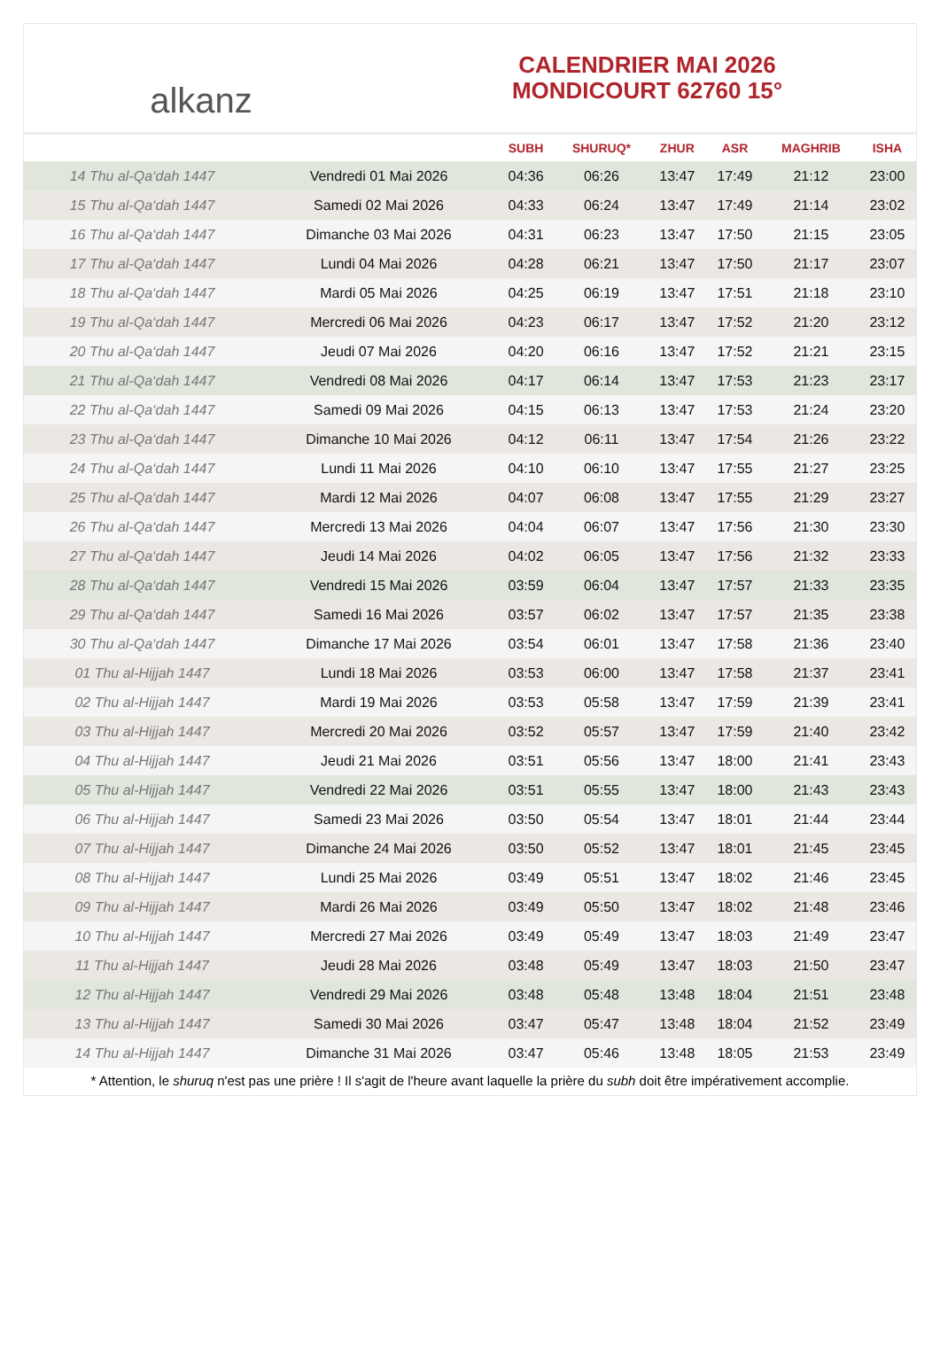alkanz
CALENDRIER MAI 2026
MONDICOURT 62760 15°
| | | SUBH | SHURUQ* | ZHUR | ASR | MAGHRIB | ISHA |
| --- | --- | --- | --- | --- | --- | --- | --- |
| 14 Thu al-Qa‘dah 1447 | Vendredi 01 Mai 2026 | 04:36 | 06:26 | 13:47 | 17:49 | 21:12 | 23:00 |
| 15 Thu al-Qa‘dah 1447 | Samedi 02 Mai 2026 | 04:33 | 06:24 | 13:47 | 17:49 | 21:14 | 23:02 |
| 16 Thu al-Qa‘dah 1447 | Dimanche 03 Mai 2026 | 04:31 | 06:23 | 13:47 | 17:50 | 21:15 | 23:05 |
| 17 Thu al-Qa‘dah 1447 | Lundi 04 Mai 2026 | 04:28 | 06:21 | 13:47 | 17:50 | 21:17 | 23:07 |
| 18 Thu al-Qa‘dah 1447 | Mardi 05 Mai 2026 | 04:25 | 06:19 | 13:47 | 17:51 | 21:18 | 23:10 |
| 19 Thu al-Qa‘dah 1447 | Mercredi 06 Mai 2026 | 04:23 | 06:17 | 13:47 | 17:52 | 21:20 | 23:12 |
| 20 Thu al-Qa‘dah 1447 | Jeudi 07 Mai 2026 | 04:20 | 06:16 | 13:47 | 17:52 | 21:21 | 23:15 |
| 21 Thu al-Qa‘dah 1447 | Vendredi 08 Mai 2026 | 04:17 | 06:14 | 13:47 | 17:53 | 21:23 | 23:17 |
| 22 Thu al-Qa‘dah 1447 | Samedi 09 Mai 2026 | 04:15 | 06:13 | 13:47 | 17:53 | 21:24 | 23:20 |
| 23 Thu al-Qa‘dah 1447 | Dimanche 10 Mai 2026 | 04:12 | 06:11 | 13:47 | 17:54 | 21:26 | 23:22 |
| 24 Thu al-Qa‘dah 1447 | Lundi 11 Mai 2026 | 04:10 | 06:10 | 13:47 | 17:55 | 21:27 | 23:25 |
| 25 Thu al-Qa‘dah 1447 | Mardi 12 Mai 2026 | 04:07 | 06:08 | 13:47 | 17:55 | 21:29 | 23:27 |
| 26 Thu al-Qa‘dah 1447 | Mercredi 13 Mai 2026 | 04:04 | 06:07 | 13:47 | 17:56 | 21:30 | 23:30 |
| 27 Thu al-Qa‘dah 1447 | Jeudi 14 Mai 2026 | 04:02 | 06:05 | 13:47 | 17:56 | 21:32 | 23:33 |
| 28 Thu al-Qa‘dah 1447 | Vendredi 15 Mai 2026 | 03:59 | 06:04 | 13:47 | 17:57 | 21:33 | 23:35 |
| 29 Thu al-Qa‘dah 1447 | Samedi 16 Mai 2026 | 03:57 | 06:02 | 13:47 | 17:57 | 21:35 | 23:38 |
| 30 Thu al-Qa‘dah 1447 | Dimanche 17 Mai 2026 | 03:54 | 06:01 | 13:47 | 17:58 | 21:36 | 23:40 |
| 01 Thu al-Hijjah 1447 | Lundi 18 Mai 2026 | 03:53 | 06:00 | 13:47 | 17:58 | 21:37 | 23:41 |
| 02 Thu al-Hijjah 1447 | Mardi 19 Mai 2026 | 03:53 | 05:58 | 13:47 | 17:59 | 21:39 | 23:41 |
| 03 Thu al-Hijjah 1447 | Mercredi 20 Mai 2026 | 03:52 | 05:57 | 13:47 | 17:59 | 21:40 | 23:42 |
| 04 Thu al-Hijjah 1447 | Jeudi 21 Mai 2026 | 03:51 | 05:56 | 13:47 | 18:00 | 21:41 | 23:43 |
| 05 Thu al-Hijjah 1447 | Vendredi 22 Mai 2026 | 03:51 | 05:55 | 13:47 | 18:00 | 21:43 | 23:43 |
| 06 Thu al-Hijjah 1447 | Samedi 23 Mai 2026 | 03:50 | 05:54 | 13:47 | 18:01 | 21:44 | 23:44 |
| 07 Thu al-Hijjah 1447 | Dimanche 24 Mai 2026 | 03:50 | 05:52 | 13:47 | 18:01 | 21:45 | 23:45 |
| 08 Thu al-Hijjah 1447 | Lundi 25 Mai 2026 | 03:49 | 05:51 | 13:47 | 18:02 | 21:46 | 23:45 |
| 09 Thu al-Hijjah 1447 | Mardi 26 Mai 2026 | 03:49 | 05:50 | 13:47 | 18:02 | 21:48 | 23:46 |
| 10 Thu al-Hijjah 1447 | Mercredi 27 Mai 2026 | 03:49 | 05:49 | 13:47 | 18:03 | 21:49 | 23:47 |
| 11 Thu al-Hijjah 1447 | Jeudi 28 Mai 2026 | 03:48 | 05:49 | 13:47 | 18:03 | 21:50 | 23:47 |
| 12 Thu al-Hijjah 1447 | Vendredi 29 Mai 2026 | 03:48 | 05:48 | 13:48 | 18:04 | 21:51 | 23:48 |
| 13 Thu al-Hijjah 1447 | Samedi 30 Mai 2026 | 03:47 | 05:47 | 13:48 | 18:04 | 21:52 | 23:49 |
| 14 Thu al-Hijjah 1447 | Dimanche 31 Mai 2026 | 03:47 | 05:46 | 13:48 | 18:05 | 21:53 | 23:49 |
* Attention, le shuruq n'est pas une prière ! Il s'agit de l'heure avant laquelle la prière du subh doit être impérativement accomplie.